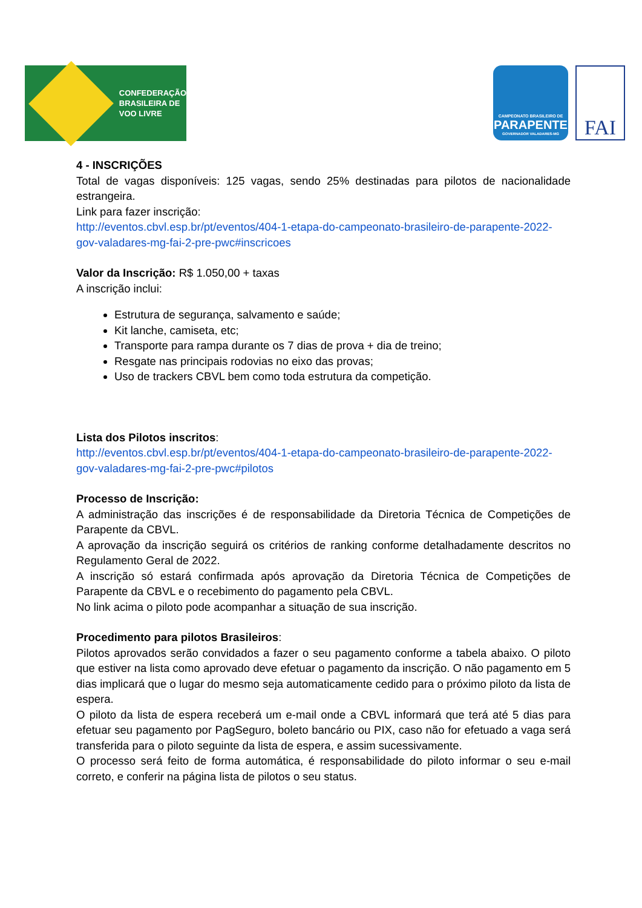CONFEDERAÇÃO
BRASILEIRA DE
VOO LIVRE
CAMPEONATO BRASILEIRO DE
PARAPENTE
GOVERNADOR VALADARES-MG
FAI
4 - INSCRIÇÕES
Total de vagas disponíveis: 125 vagas, sendo 25% destinadas para pilotos de nacionalidade estrangeira.
Link para fazer inscrição:
http://eventos.cbvl.esp.br/pt/eventos/404-1-etapa-do-campeonato-brasileiro-de-parapente-2022-gov-valadares-mg-fai-2-pre-pwc#inscricoes
Valor da Inscrição: R$ 1.050,00 + taxas
A inscrição inclui:
Estrutura de segurança, salvamento e saúde;
Kit lanche, camiseta, etc;
Transporte para rampa durante os 7 dias de prova + dia de treino;
Resgate nas principais rodovias no eixo das provas;
Uso de trackers CBVL bem como toda estrutura da competição.
Lista dos Pilotos inscritos:
http://eventos.cbvl.esp.br/pt/eventos/404-1-etapa-do-campeonato-brasileiro-de-parapente-2022-gov-valadares-mg-fai-2-pre-pwc#pilotos
Processo de Inscrição:
A administração das inscrições é de responsabilidade da Diretoria Técnica de Competições de Parapente da CBVL.
A aprovação da inscrição seguirá os critérios de ranking conforme detalhadamente descritos no Regulamento Geral de 2022.
A inscrição só estará confirmada após aprovação da Diretoria Técnica de Competições de Parapente da CBVL e o recebimento do pagamento pela CBVL.
No link acima o piloto pode acompanhar a situação de sua inscrição.
Procedimento para pilotos Brasileiros:
Pilotos aprovados serão convidados a fazer o seu pagamento conforme a tabela abaixo. O piloto que estiver na lista como aprovado deve efetuar o pagamento da inscrição. O não pagamento em 5 dias implicará que o lugar do mesmo seja automaticamente cedido para o próximo piloto da lista de espera.
O piloto da lista de espera receberá um e-mail onde a CBVL informará que terá até 5 dias para efetuar seu pagamento por PagSeguro, boleto bancário ou PIX, caso não for efetuado a vaga será transferida para o piloto seguinte da lista de espera, e assim sucessivamente.
O processo será feito de forma automática, é responsabilidade do piloto informar o seu e-mail correto, e conferir na página lista de pilotos o seu status.